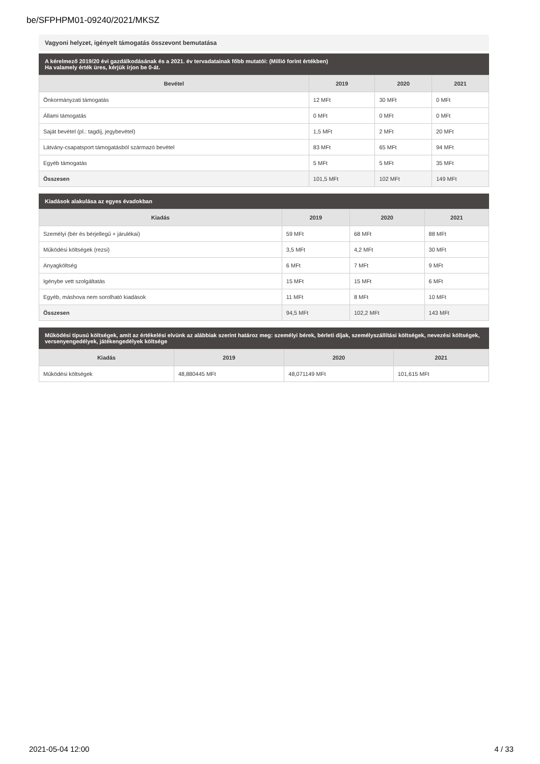be/SFPHPM01-09240/2021/MKSZ
Vagyoni helyzet, igényelt támogatás összevont bemutatása
A kérelmező 2019/20 évi gazdálkodásának és a 2021. év tervadatainak főbb mutatói: (Millió forint értékben)
Ha valamely érték üres, kérjük írjon be 0-át.
| Bevétel | 2019 | 2020 | 2021 |
| --- | --- | --- | --- |
| Önkormányzati támogatás | 12 MFt | 30 MFt | 0 MFt |
| Állami támogatás | 0 MFt | 0 MFt | 0 MFt |
| Saját bevétel (pl.: tagdíj, jegybevétel) | 1,5 MFt | 2 MFt | 20 MFt |
| Látvány-csapatsport támogatásból származó bevétel | 83 MFt | 65 MFt | 94 MFt |
| Egyéb támogatás | 5 MFt | 5 MFt | 35 MFt |
| Összesen | 101,5 MFt | 102 MFt | 149 MFt |
Kiadások alakulása az egyes évadokban
| Kiadás | 2019 | 2020 | 2021 |
| --- | --- | --- | --- |
| Személyi (bér és bérjellegű + járulékai) | 59 MFt | 68 MFt | 88 MFt |
| Működési költségek (rezsi) | 3,5 MFt | 4,2 MFt | 30 MFt |
| Anyagköltség | 6 MFt | 7 MFt | 9 MFt |
| Igénybe vett szolgáltatás | 15 MFt | 15 MFt | 6 MFt |
| Egyéb, máshova nem sorolható kiadások | 11 MFt | 8 MFt | 10 MFt |
| Összesen | 94,5 MFt | 102,2 MFt | 143 MFt |
Működési típusú költségek, amit az értékelési elvünk az alábbiak szerint határoz meg: személyi bérek, bérleti díjak, személyszállítási költségek, nevezési költségek, versenyengedélyek, játékengedélyek költsége
| Kiadás | 2019 | 2020 | 2021 |
| --- | --- | --- | --- |
| Működési költségek | 48,880445 MFt | 48,071149 MFt | 101,615 MFt |
2021-05-04 12:00 4 / 33